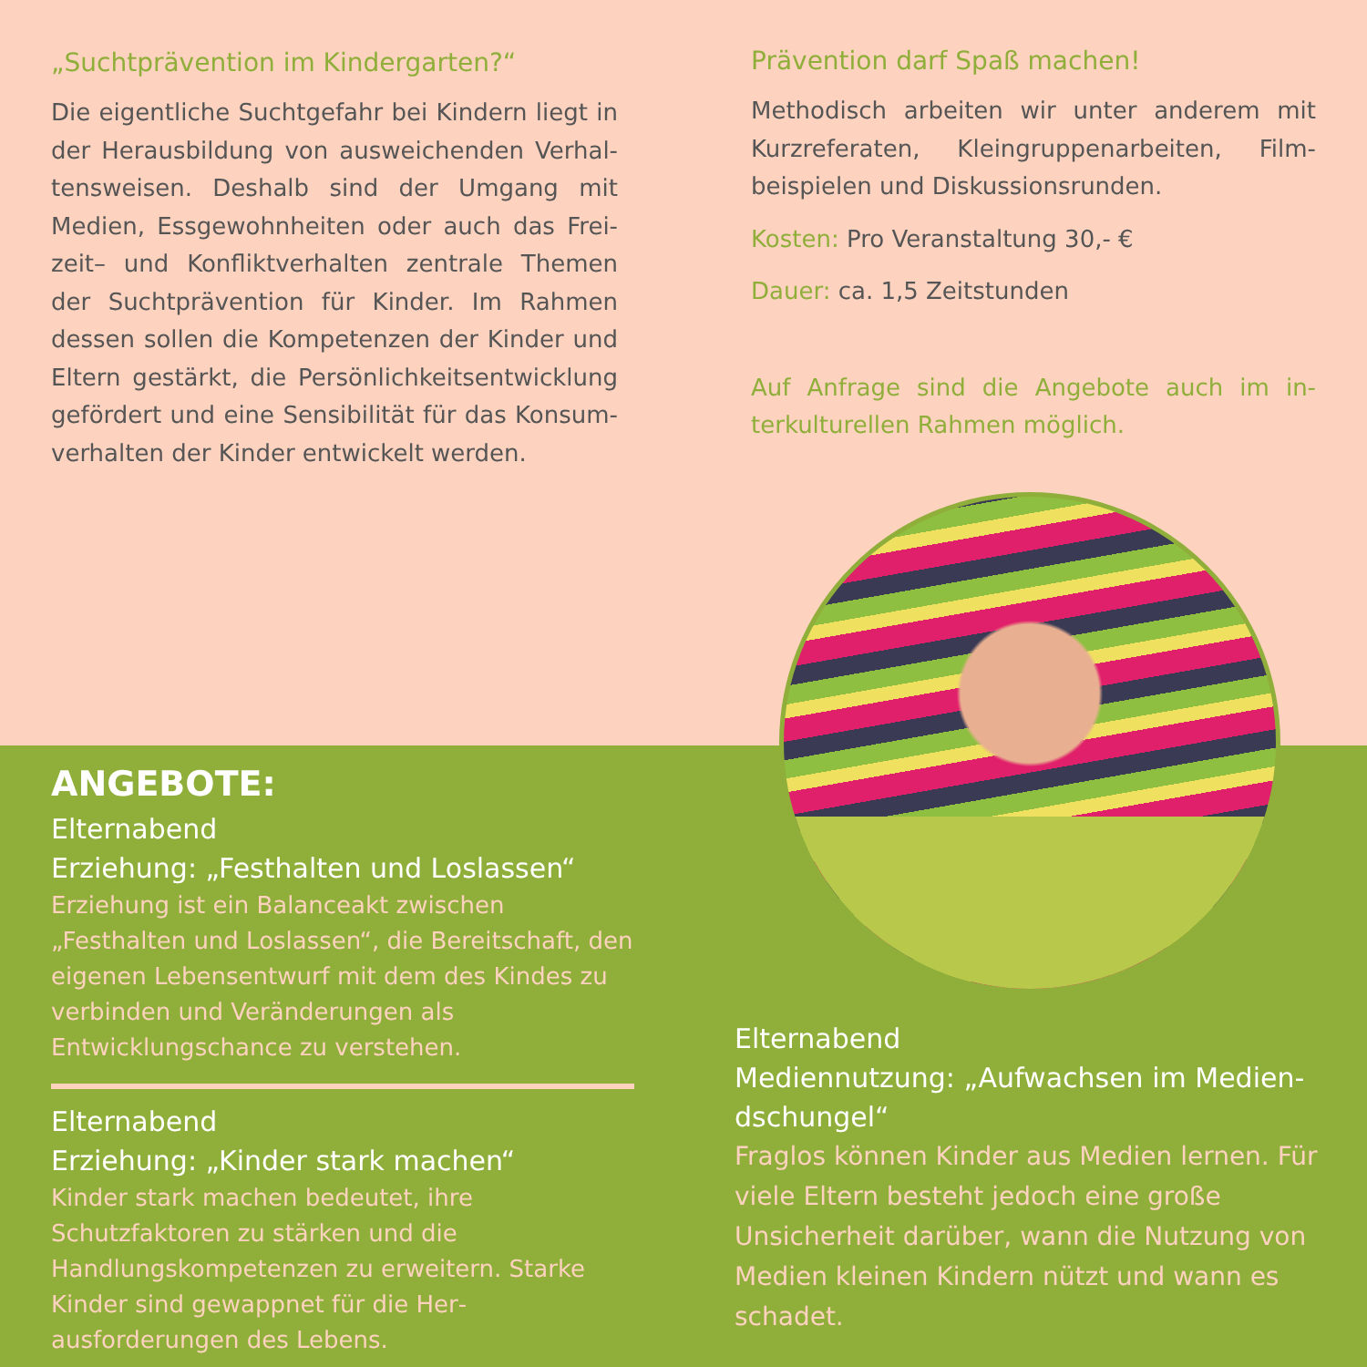„Suchtprävention im Kindergarten?“
Die eigentliche Suchtgefahr bei Kindern liegt in der Herausbildung von ausweichenden Verhal­tensweisen. Deshalb sind der Umgang mit Medien, Essgewohnheiten oder auch das Frei­zeit– und Konfliktverhalten zentrale Themen der Suchtprävention für Kinder. Im Rahmen dessen sollen die Kompetenzen der Kinder und Eltern gestärkt, die Persönlichkeitsentwicklung gefördert und eine Sensibilität für das Konsum­verhalten der Kinder entwickelt werden.
Prävention darf Spaß machen!
Methodisch arbeiten wir unter anderem mit Kurzreferaten, Kleingruppenarbeiten, Film­beispielen und Diskussionsrunden.
Kosten: Pro Veranstaltung 30,- €
Dauer: ca. 1,5 Zeitstunden
Auf Anfrage sind die Angebote auch im in­terkulturellen Rahmen möglich.
ANGEBOTE:
Elternabend
Erziehung: „Festhalten und Loslassen“
Erziehung ist ein Balanceakt zwischen „Festhalten und Loslassen“, die Bereitschaft, den eigenen Le­bensentwurf mit dem des Kindes zu verbinden und Veränderungen als Entwicklungschance zu verstehen.
Elternabend
Erziehung: „Kinder stark machen“
Kinder stark machen bedeutet, ihre Schutzfaktoren zu stärken und die Handlungskompetenzen zu er­weitern. Starke Kinder sind gewappnet für die Her­ausforderungen des Lebens.
Elternabend
Mediennutzung: „Aufwachsen im Medien­dschungel“
Fraglos können Kinder aus Medien lernen. Für viele Eltern besteht jedoch eine große Unsicherheit darüber, wann die Nutzung von Medien kleinen Kindern nützt und wann es schadet.